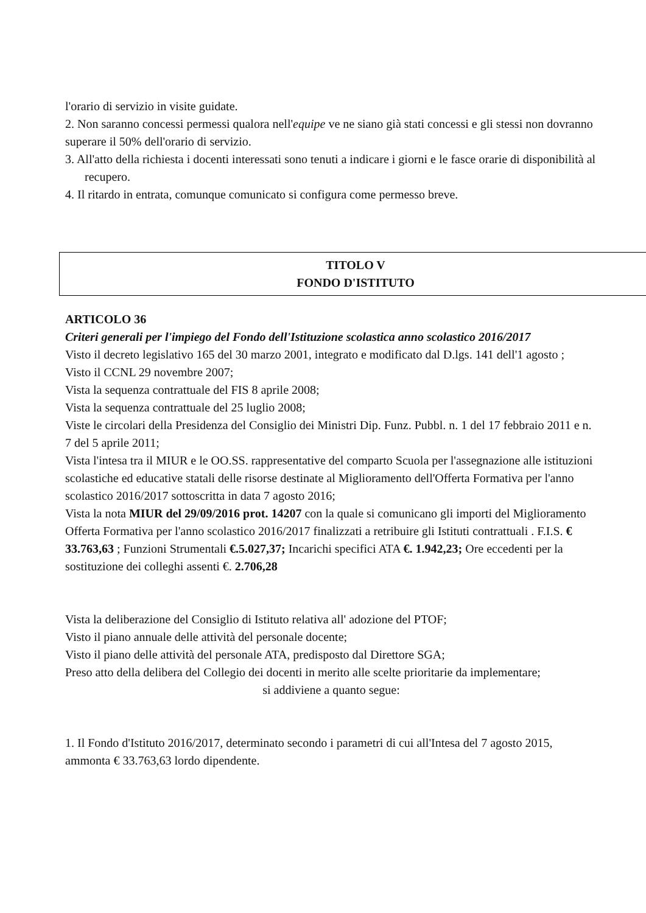l'orario di servizio in visite guidate.
2. Non saranno concessi permessi qualora nell'equipe ve ne siano già stati concessi e gli stessi non dovranno superare il 50% dell'orario di servizio.
3. All'atto della richiesta i docenti interessati sono tenuti a indicare i giorni e le fasce orarie di disponibilità al recupero.
4. Il ritardo in entrata, comunque comunicato si configura come permesso breve.
TITOLO V
FONDO D'ISTITUTO
ARTICOLO 36
Criteri generali per l'impiego del Fondo dell'Istituzione scolastica anno scolastico 2016/2017
Visto il decreto legislativo 165 del 30 marzo 2001, integrato e modificato dal D.lgs. 141 dell'1 agosto ;
Visto il CCNL 29 novembre 2007;
Vista la sequenza contrattuale del FIS 8 aprile 2008;
Vista la sequenza contrattuale del 25 luglio 2008;
Viste le circolari della Presidenza del Consiglio dei Ministri Dip. Funz. Pubbl. n. 1 del 17 febbraio 2011 e n. 7 del 5 aprile 2011;
Vista l'intesa tra il MIUR e le OO.SS. rappresentative del comparto Scuola per l'assegnazione alle istituzioni scolastiche ed educative statali delle risorse destinate al Miglioramento dell'Offerta Formativa per l'anno scolastico 2016/2017 sottoscritta in data 7 agosto 2016;
Vista la nota MIUR del 29/09/2016 prot. 14207 con la quale si comunicano gli importi del Miglioramento Offerta Formativa per l'anno scolastico 2016/2017 finalizzati a retribuire gli Istituti contrattuali . F.I.S. € 33.763,63 ; Funzioni Strumentali €.5.027,37; Incarichi specifici ATA €. 1.942,23; Ore eccedenti per la sostituzione dei colleghi assenti €. 2.706,28
Vista la deliberazione del Consiglio di Istituto relativa all' adozione del PTOF;
Visto il piano annuale delle attività del personale docente;
Visto il piano delle attività del personale ATA, predisposto dal Direttore SGA;
Preso atto della delibera del Collegio dei docenti in merito alle scelte prioritarie da implementare;
si addiviene a quanto segue:
1. Il Fondo d'Istituto 2016/2017, determinato secondo i parametri di cui all'Intesa del 7 agosto 2015, ammonta € 33.763,63 lordo dipendente.